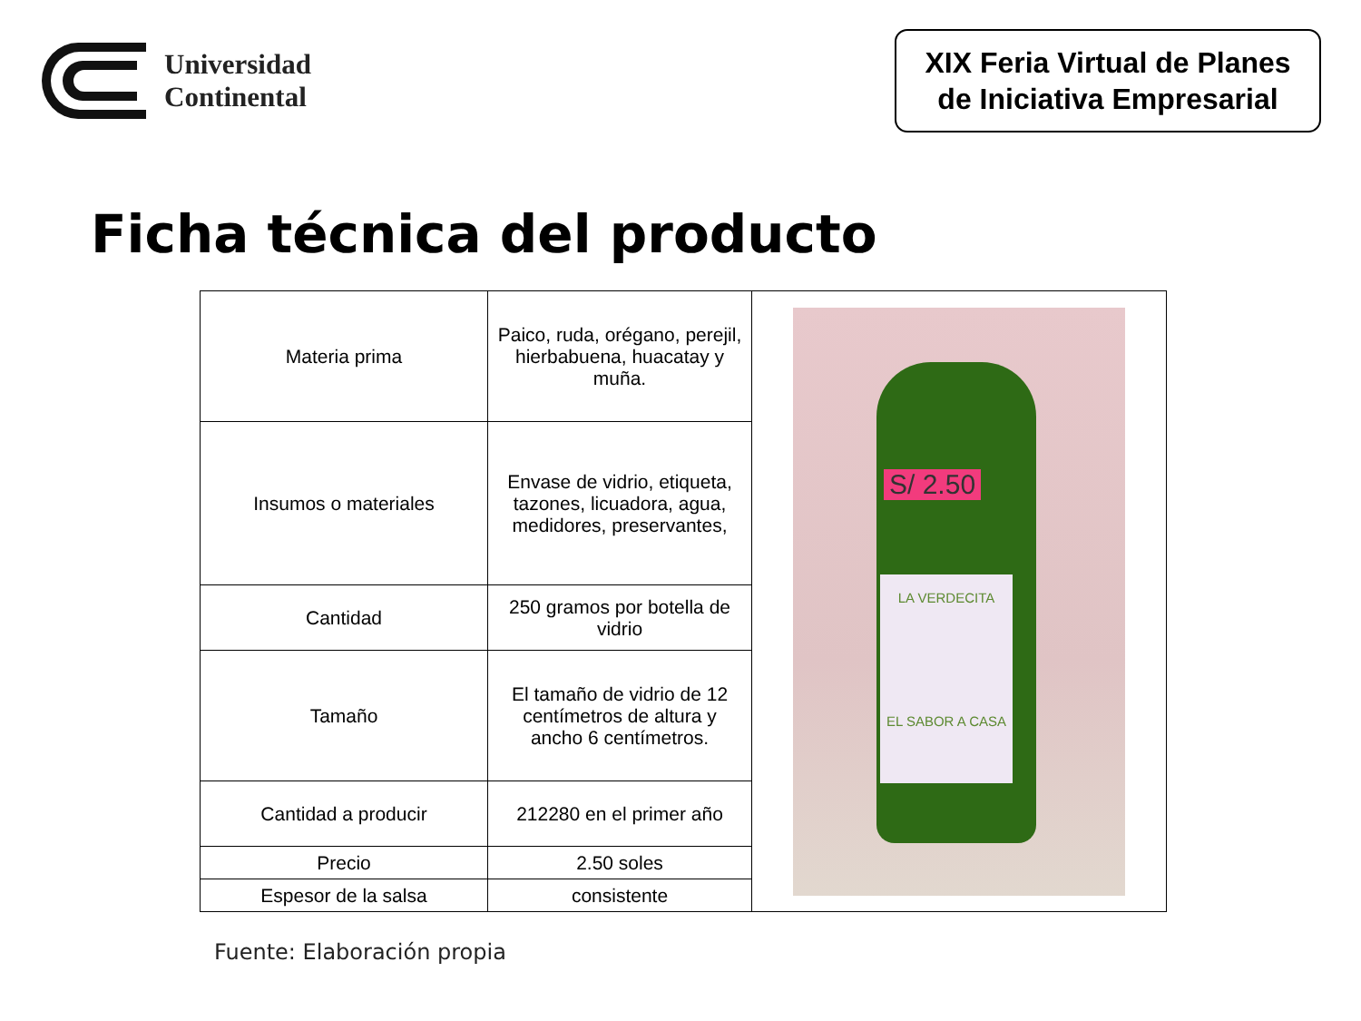Universidad
Continental
XIX Feria Virtual de Planes
de Iniciativa Empresarial
Ficha técnica del producto
| Materia prima | Paico, ruda, orégano, perejil, hierbabuena, huacatay y muña. | S/ 2.50 LA VERDECITA EL SABOR A CASA |
| Insumos o materiales | Envase de vidrio, etiqueta, tazones, licuadora, agua, medidores, preservantes, | |
| Cantidad | 250 gramos por botella de vidrio | |
| Tamaño | El tamaño de vidrio de 12 centímetros de altura y ancho 6 centímetros. | |
| Cantidad a producir | 212280 en el primer año | |
| Precio | 2.50 soles | |
| Espesor de la salsa | consistente | |
Fuente: Elaboración propia